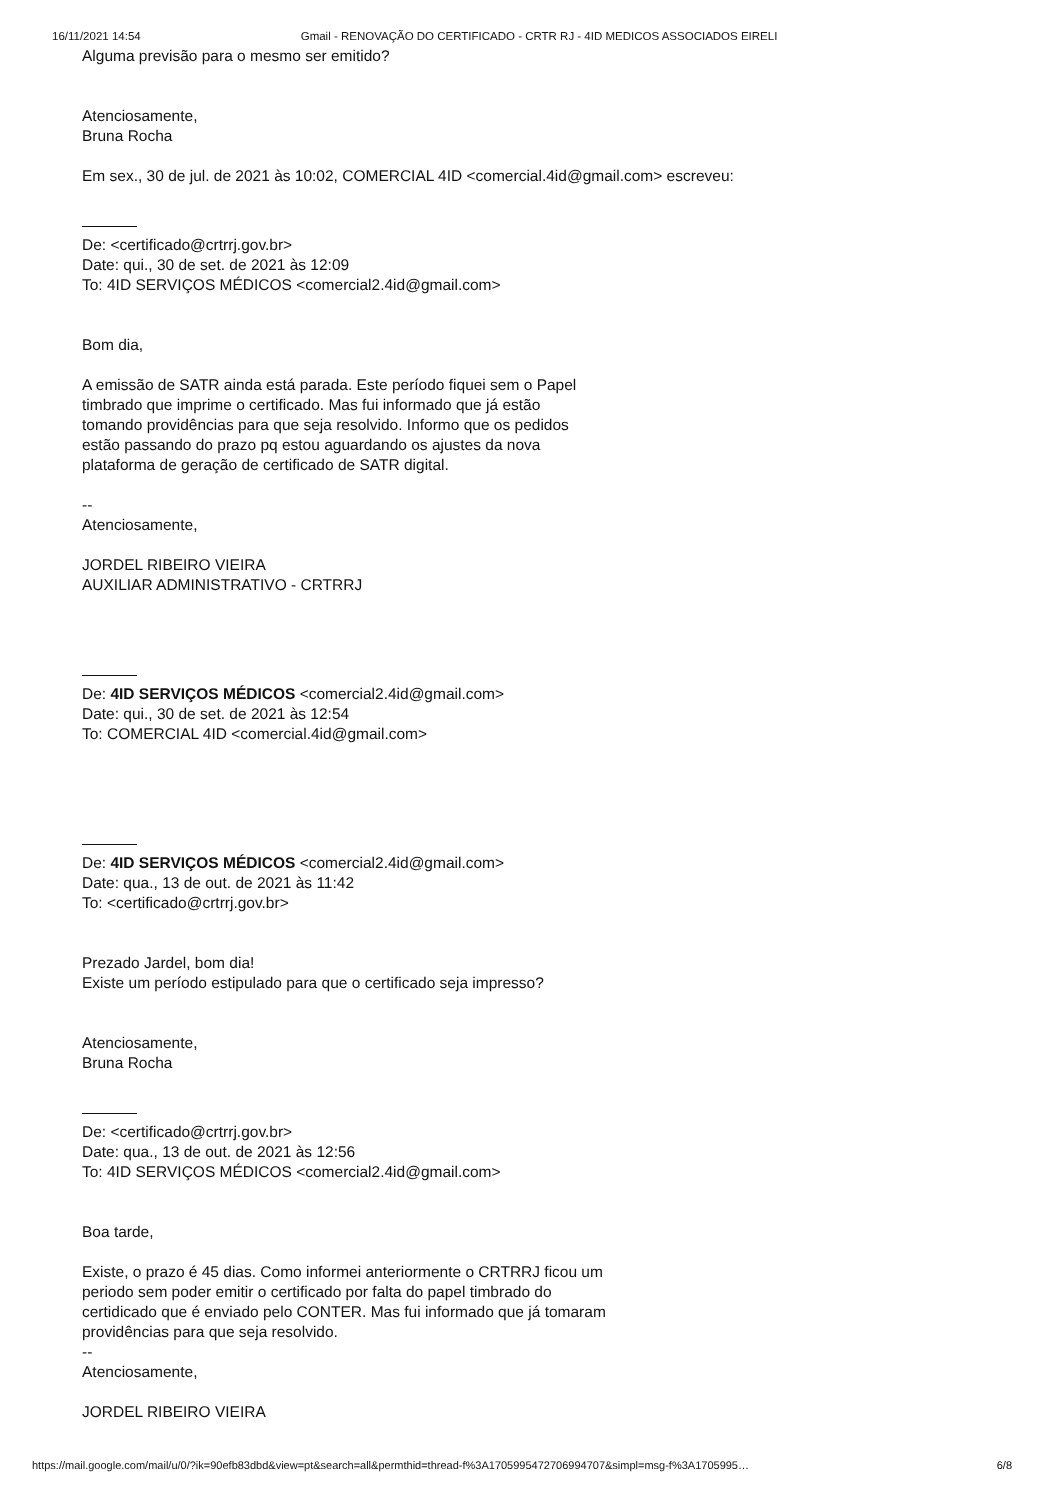16/11/2021 14:54 Gmail - RENOVAÇÃO DO CERTIFICADO - CRTR RJ - 4ID MEDICOS ASSOCIADOS EIRELI
Alguma previsão para o mesmo ser emitido?
Atenciosamente,
Bruna Rocha
Em sex., 30 de jul. de 2021 às 10:02, COMERCIAL 4ID <comercial.4id@gmail.com> escreveu:
De: <certificado@crtrrj.gov.br>
Date: qui., 30 de set. de 2021 às 12:09
To: 4ID SERVIÇOS MÉDICOS <comercial2.4id@gmail.com>
Bom dia,
A emissão de SATR ainda está parada. Este período fiquei sem o Papel
timbrado que imprime o certificado. Mas fui informado que já estão
tomando providências para que seja resolvido. Informo que os pedidos
estão passando do prazo pq estou aguardando os ajustes da nova
plataforma de geração de certificado de SATR digital.
--
Atenciosamente,
JORDEL RIBEIRO VIEIRA
AUXILIAR ADMINISTRATIVO - CRTRRJ
De: 4ID SERVIÇOS MÉDICOS <comercial2.4id@gmail.com>
Date: qui., 30 de set. de 2021 às 12:54
To: COMERCIAL 4ID <comercial.4id@gmail.com>
De: 4ID SERVIÇOS MÉDICOS <comercial2.4id@gmail.com>
Date: qua., 13 de out. de 2021 às 11:42
To: <certificado@crtrrj.gov.br>
Prezado Jardel, bom dia!
Existe um período estipulado para que o certificado seja impresso?
Atenciosamente,
Bruna Rocha
De: <certificado@crtrrj.gov.br>
Date: qua., 13 de out. de 2021 às 12:56
To: 4ID SERVIÇOS MÉDICOS <comercial2.4id@gmail.com>
Boa tarde,
Existe, o prazo é 45 dias. Como informei anteriormente o CRTRRJ ficou um
periodo sem poder emitir o certificado por falta do papel timbrado do
certidicado que é enviado pelo CONTER. Mas fui informado que já tomaram
providências para que seja resolvido.
--
Atenciosamente,
JORDEL RIBEIRO VIEIRA
https://mail.google.com/mail/u/0/?ik=90efb83dbd&view=pt&search=all&permthid=thread-f%3A1705995472706994707&simpl=msg-f%3A1705995… 6/8